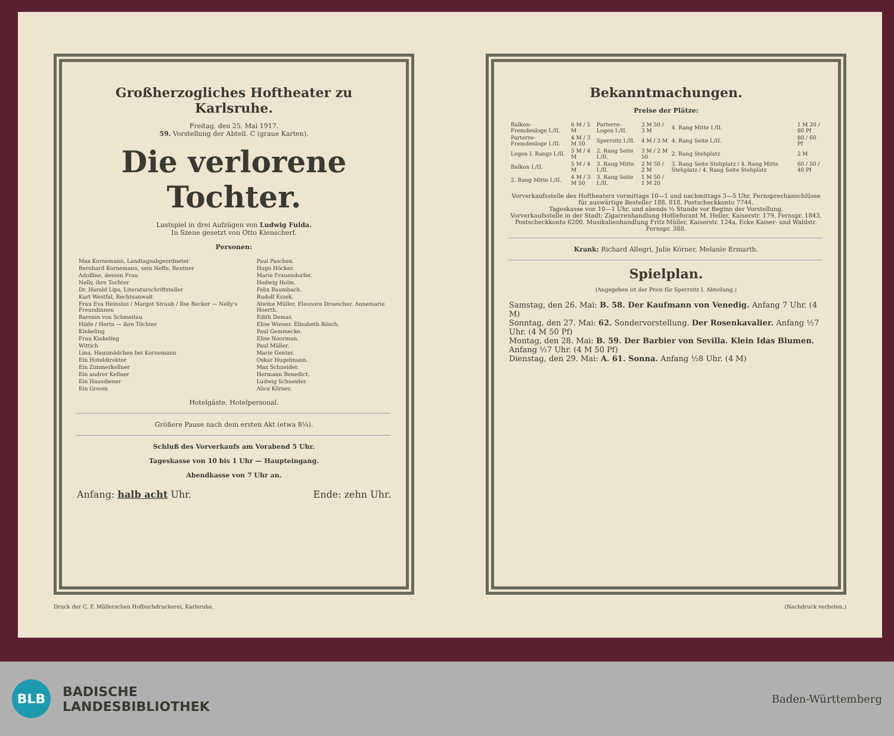Großherzogliches Hoftheater zu Karlsruhe.
Freitag, den 25. Mai 1917.
59. Vorstellung der Abteil. C (graue Karten).
Die verlorene Tochter.
Lustspiel in drei Aufzügen von Ludwig Fulda.
In Szene gesetzt von Otto Kienscherf.
Personen:
| Max Kornemann, Landtagsabgeordneter | Paul Paschen. |
| Bernhard Kornemann, sein Neffe, Rentner | Hugo Höcker. |
| Adolfine, dessen Frau | Marie Frauendorfer. |
| Nelly, ihre Tochter | Hedwig Holm. |
| Dr. Harald Lips, Literaturschriftsteller | Felix Baumbach. |
| Kurt Westfal, Rechtsanwalt | Rudolf Essek. |
| Frau Eva Heinsius / Margot Straub / Ilse Becker — Nelly's Freundinnen | Alwine Müller. Eleonore Droescher. Annemarie Hoerth. |
| Baronin von Schmeitau | Edith Demas. |
| Hilde / Herta — ihre Töchter | Elise Wiener. Elisabeth Rösch. |
| Kinkeling | Paul Gemmecke. |
| Frau Kinkeling | Elise Noorman. |
| Wittich | Paul Müller. |
| Lina, Hausmädchen bei Kornemann | Marie Genter. |
| Ein Hoteldirektor | Oskar Hugelmann. |
| Ein Zimmerkellner | Max Schneider. |
| Ein andrer Kellner | Hermann Benedict. |
| Ein Hausdiener | Ludwig Schneider. |
| Ein Groom | Alice Körner. |
Hotelgäste. Hotelpersonal.
Größere Pause nach dem ersten Akt (etwa 8¼).
Schluß des Vorverkaufs am Vorabend 5 Uhr.
Tageskasse von 10 bis 1 Uhr — Haupteingang.
Abendkasse von 7 Uhr an.
Anfang: halb acht Uhr. Ende: zehn Uhr.
Druck der C. F. Müllerschen Hofbuchdruckerei, Karlsruhe.
Bekanntmachungen.
Preise der Plätze:
| Balkon-Fremdenloge I./II. | 6 M / 5 M | Parterre-Logen I./II. | 3 M 50 / 3 M | 4. Rang Mitte I./II. | 1 M 20 / 80 Pf |
| Parterre-Fremdenloge I./II. | 4 M / 3 M 50 | Sperrsitz I./II. | 4 M / 3 M | 4. Rang Seite I./II. | 80 / 60 Pf |
| Logen I. Rangs I./II. | 5 M / 4 M | 2. Rang Seite I./II. | 3 M / 2 M 50 | 2. Rang Stehplatz | 2 M |
| Balkon I./II. | 5 M / 4 M | 3. Rang Mitte I./II. | 2 M 50 / 2 M | 3. Rang Seite Stehplatz / 4. Rang Mitte Stehplatz / 4. Rang Seite Stehplatz | 60 / 50 / 40 Pf |
| 2. Rang Mitte I./II. | 4 M / 3 M 50 | 3. Rang Seite I./II. | 1 M 50 / 1 M 20 | | |
Vorverkaufsstelle des Hoftheaters vormittags 10—1 und nachmittags 3—5 Uhr, Fernsprechanschlüsse für auswärtige Besteller 188, 818, Postscheckkonto 7744.
Tageskasse von 10—1 Uhr, und abends ½ Stunde vor Beginn der Vorstellung.
Vorverkaufsstelle in der Stadt: Zigarrenhandlung Hoflieferant M. Heller, Kaiserstr. 179, Fernspr. 1843, Postscheckkonto 6200. Musikalienhandlung Fritz Müller, Kaiserstr. 124a, Ecke Kaiser- und Waldstr. Fernspr. 388.
Krank: Richard Allegri, Julie Körner, Melanie Ermarth.
Spielplan.
(Angegeben ist der Preis für Sperrsitz I. Abteilung.)
Samstag, den 26. Mai: B. 58. Der Kaufmann von Venedig. Anfang 7 Uhr. (4 M)
Sonntag, den 27. Mai: 62. Sondervorstellung. Der Rosenkavalier. Anfang ½7 Uhr. (4 M 50 Pf)
Montag, den 28. Mai: B. 59. Der Barbier von Sevilla. Klein Idas Blumen. Anfang ½7 Uhr. (4 M 50 Pf)
Dienstag, den 29. Mai: A. 61. Sonna. Anfang ½8 Uhr. (4 M)
(Nachdruck verboten.)
BLB
BADISCHE
LANDESBIBLIOTHEK
Baden-Württemberg